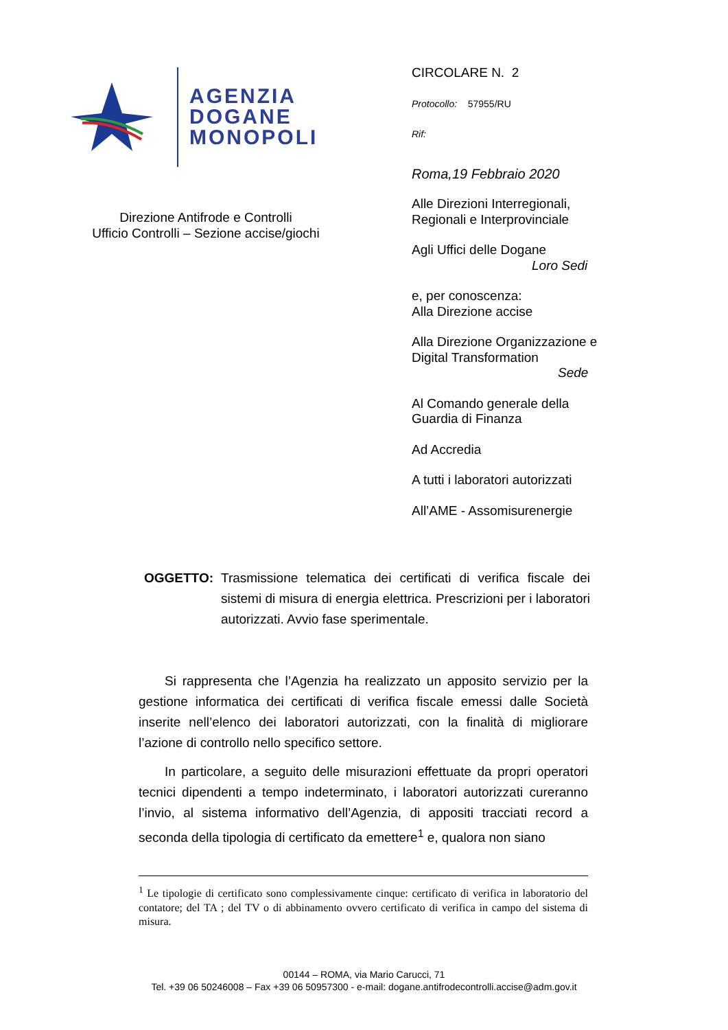AGENZIA
DOGANE
MONOPOLI
Direzione Antifrode e Controlli
Ufficio Controlli – Sezione accise/giochi
CIRCOLARE N. 2
Protocollo: 57955/RU
Rif:
Roma,19 Febbraio 2020
Alle Direzioni Interregionali,
Regionali e Interprovinciale
Agli Uffici delle Dogane
Loro Sedi
e, per conoscenza:
Alla Direzione accise
Alla Direzione Organizzazione e
Digital Transformation
Sede
Al Comando generale della
Guardia di Finanza
Ad Accredia
A tutti i laboratori autorizzati
All’AME - Assomisurenergie
OGGETTO: Trasmissione telematica dei certificati di verifica fiscale dei sistemi di misura di energia elettrica. Prescrizioni per i laboratori autorizzati. Avvio fase sperimentale.
Si rappresenta che l’Agenzia ha realizzato un apposito servizio per la gestione informatica dei certificati di verifica fiscale emessi dalle Società inserite nell’elenco dei laboratori autorizzati, con la finalità di migliorare l’azione di controllo nello specifico settore.
In particolare, a seguito delle misurazioni effettuate da propri operatori tecnici dipendenti a tempo indeterminato, i laboratori autorizzati cureranno l’invio, al sistema informativo dell’Agenzia, di appositi tracciati record a seconda della tipologia di certificato da emettere<sup>1</sup> e, qualora non siano
<sup>1</sup> Le tipologie di certificato sono complessivamente cinque: certificato di verifica in laboratorio del contatore; del TA ; del TV o di abbinamento ovvero certificato di verifica in campo del sistema di misura.
00144 – ROMA, via Mario Carucci, 71
Tel. +39 06 50246008 – Fax +39 06 50957300 - e-mail: dogane.antifrodecontrolli.accise@adm.gov.it